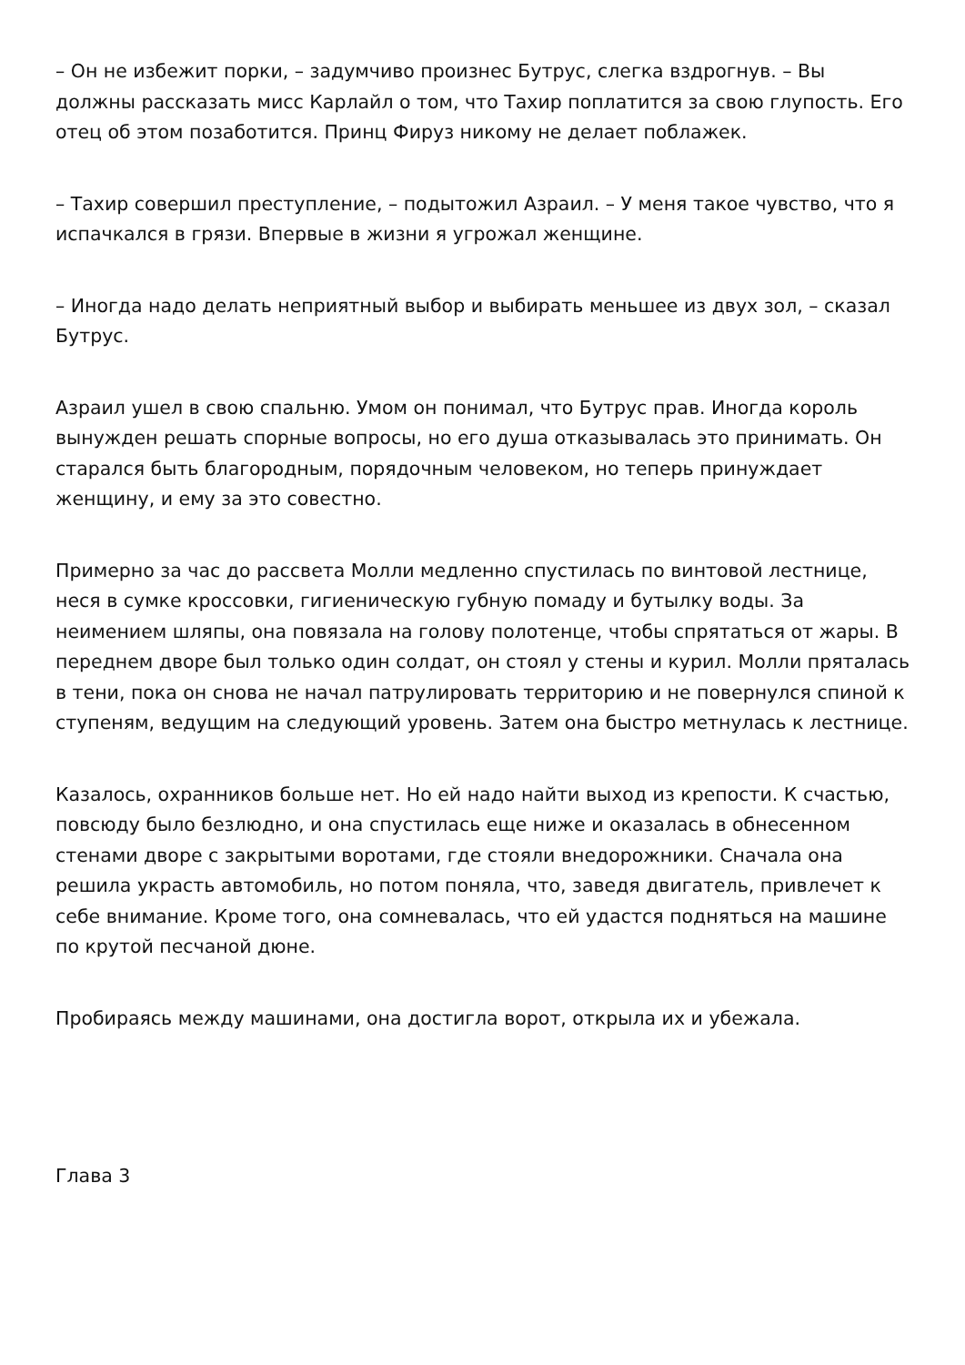– Он не избежит порки, – задумчиво произнес Бутрус, слегка вздрогнув. – Вы должны рассказать мисс Карлайл о том, что Тахир поплатится за свою глупость. Его отец об этом позаботится. Принц Фируз никому не делает поблажек.
– Тахир совершил преступление, – подытожил Азраил. – У меня такое чувство, что я испачкался в грязи. Впервые в жизни я угрожал женщине.
– Иногда надо делать неприятный выбор и выбирать меньшее из двух зол, – сказал Бутрус.
Азраил ушел в свою спальню. Умом он понимал, что Бутрус прав. Иногда король вынужден решать спорные вопросы, но его душа отказывалась это принимать. Он старался быть благородным, порядочным человеком, но теперь принуждает женщину, и ему за это совестно.
Примерно за час до рассвета Молли медленно спустилась по винтовой лестнице, неся в сумке кроссовки, гигиеническую губную помаду и бутылку воды. За неимением шляпы, она повязала на голову полотенце, чтобы спрятаться от жары. В переднем дворе был только один солдат, он стоял у стены и курил. Молли пряталась в тени, пока он снова не начал патрулировать территорию и не повернулся спиной к ступеням, ведущим на следующий уровень. Затем она быстро метнулась к лестнице.
Казалось, охранников больше нет. Но ей надо найти выход из крепости. К счастью, повсюду было безлюдно, и она спустилась еще ниже и оказалась в обнесенном стенами дворе с закрытыми воротами, где стояли внедорожники. Сначала она решила украсть автомобиль, но потом поняла, что, заведя двигатель, привлечет к себе внимание. Кроме того, она сомневалась, что ей удастся подняться на машине по крутой песчаной дюне.
Пробираясь между машинами, она достигла ворот, открыла их и убежала.
Глава 3